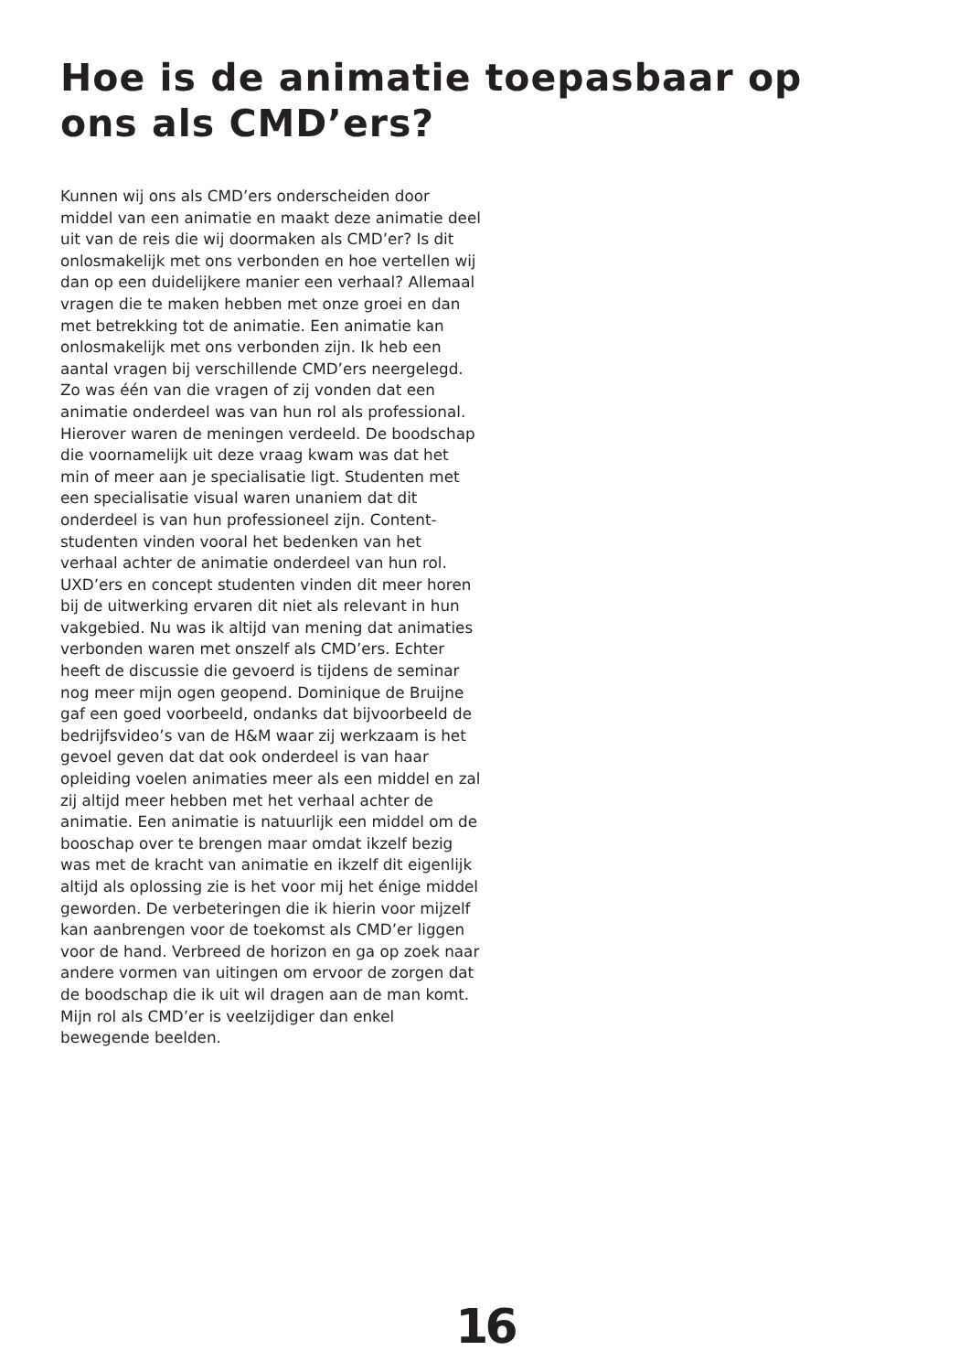Hoe is de animatie toepasbaar op ons als CMD’ers?
Kunnen wij ons als CMD’ers onderscheiden door middel van een animatie en maakt deze animatie deel uit van de reis die wij doormaken als CMD’er? Is dit onlosmakelijk met ons verbonden en hoe vertellen wij dan op een duidelijkere manier een verhaal? Allemaal vragen die te maken hebben met onze groei en dan met betrekking tot de animatie. Een animatie kan onlosmakelijk met ons verbonden zijn. Ik heb een aantal vragen bij verschillende CMD’ers neergelegd. Zo was één van die vragen of zij vonden dat een animatie onderdeel was van hun rol als professional. Hierover waren de meningen verdeeld. De boodschap die voornamelijk uit deze vraag kwam was dat het min of meer aan je specialisatie ligt. Studenten met een specialisatie visual waren unaniem dat dit onderdeel is van hun professioneel zijn. Content-studenten vinden vooral het bedenken van het verhaal achter de animatie onderdeel van hun rol. UXD’ers en concept studenten vinden dit meer horen bij de uitwerking ervaren dit niet als relevant in hun vakgebied. Nu was ik altijd van mening dat animaties verbonden waren met onszelf als CMD’ers. Echter heeft de discussie die gevoerd is tijdens de seminar nog meer mijn ogen geopend. Dominique de Bruijne gaf een goed voorbeeld, ondanks dat bijvoorbeeld de bedrijfsvideo’s van de H&M waar zij werkzaam is het gevoel geven dat dat ook onderdeel is van haar opleiding voelen animaties meer als een middel en zal zij altijd meer hebben met het verhaal achter de animatie. Een animatie is natuurlijk een middel om de booschap over te brengen maar omdat ikzelf bezig was met de kracht van animatie en ikzelf dit eigenlijk altijd als oplossing zie is het voor mij het énige middel geworden. De verbeteringen die ik hierin voor mijzelf kan aanbrengen voor de toekomst als CMD’er liggen voor de hand. Verbreed de horizon en ga op zoek naar andere vormen van uitingen om ervoor de zorgen dat de boodschap die ik uit wil dragen aan de man komt. Mijn rol als CMD’er is veelzijdiger dan enkel bewegende beelden.
16